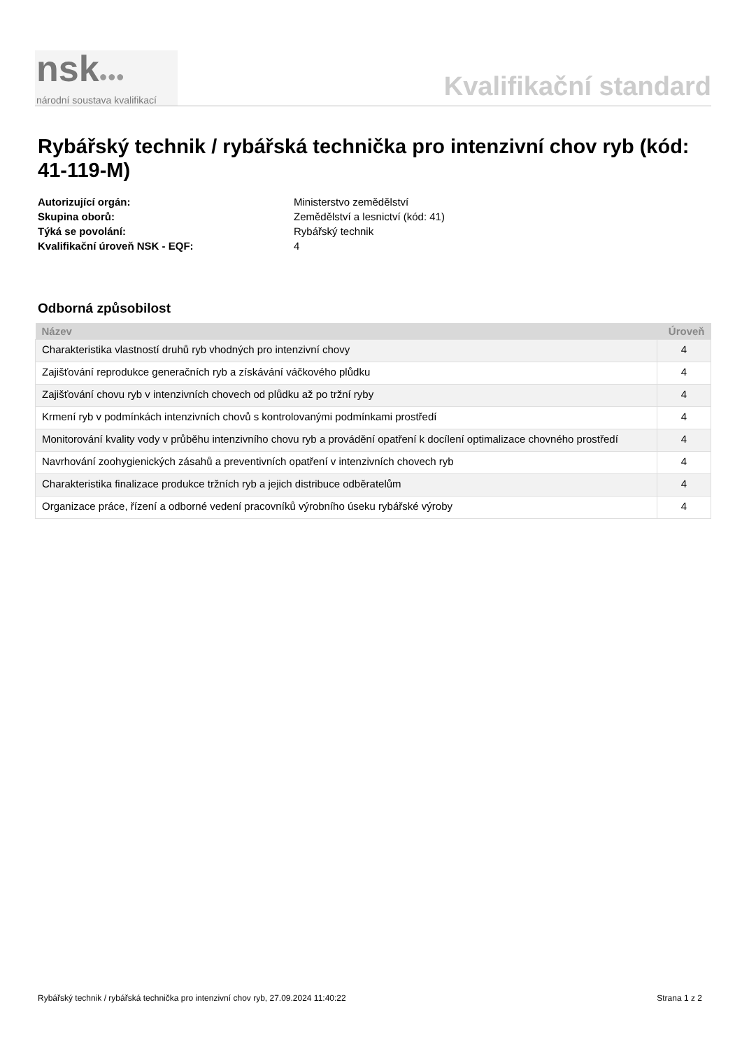nsk●●●
národní soustava kvalifikací
Kvalifikační standard
Rybářský technik / rybářská technička pro intenzivní chov ryb (kód: 41-119-M)
Autorizující orgán: Ministerstvo zemědělství
Skupina oborů: Zemědělství a lesnictví (kód: 41)
Týká se povolání: Rybářský technik
Kvalifikační úroveň NSK - EQF: 4
Odborná způsobilost
| Název | Úroveň |
| --- | --- |
| Charakteristika vlastností druhů ryb vhodných pro intenzivní chovy | 4 |
| Zajišťování reprodukce generačních ryb a získávání váčkového plůdku | 4 |
| Zajišťování chovu ryb v intenzivních chovech od plůdku až po tržní ryby | 4 |
| Krmení ryb v podmínkách intenzivních chovů s kontrolovanými podmínkami prostředí | 4 |
| Monitorování kvality vody v průběhu intenzivního chovu ryb a provádění opatření k docílení optimalizace chovného prostředí | 4 |
| Navrhování zoohygienických zásahů a preventivních opatření v intenzivních chovech ryb | 4 |
| Charakteristika finalizace produkce tržních ryb a jejich distribuce odběratelům | 4 |
| Organizace práce, řízení a odborné vedení pracovníků výrobního úseku rybářské výroby | 4 |
Rybářský technik / rybářská technička pro intenzivní chov ryb, 27.09.2024 11:40:22 Strana 1 z 2